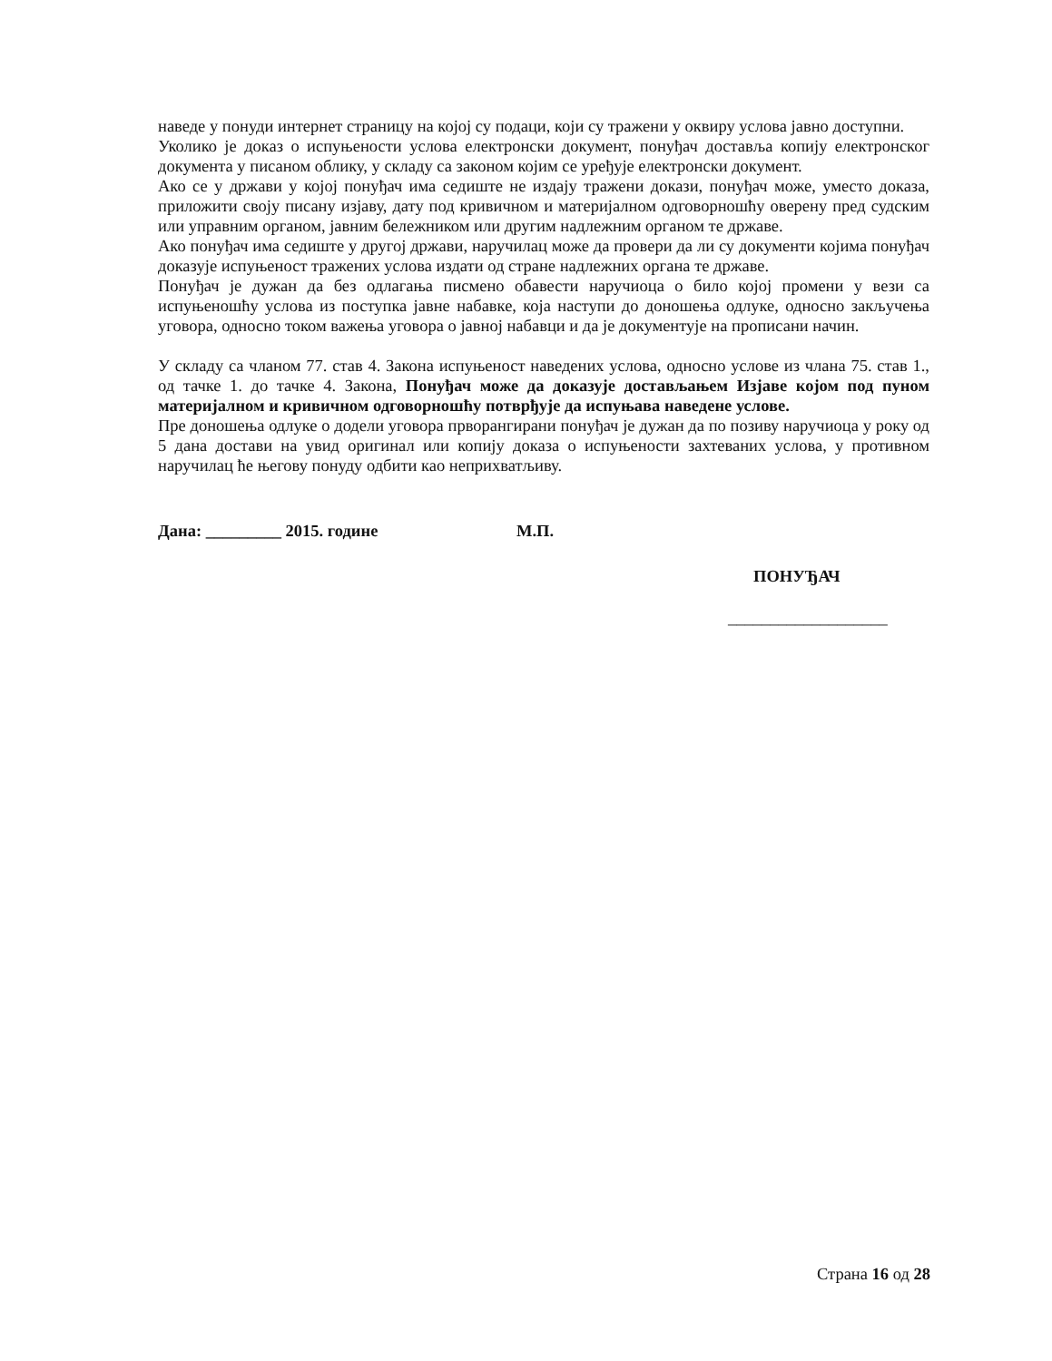наведе у понуди интернет страницу на којој су подаци, који су тражени у оквиру услова јавно доступни.
Уколико је доказ о испуњености услова електронски документ, понуђач доставља копију електронског документа у писаном облику, у складу са законом којим се уређује електронски документ.
Ако се у држави у којој понуђач има седиште не издају тражени докази, понуђач може, уместо доказа, приложити своју писану изјаву, дату под кривичном и материјалном одговорношћу оверену пред судским или управним органом, јавним бележником или другим надлежним органом те државе.
Ако понуђач има седиште у другој држави, наручилац може да провери да ли су документи којима понуђач доказује испуњеност тражених услова издати од стране надлежних органа те државе.
Понуђач је дужан да без одлагања писмено обавести наручиоца о било којој промени у вези са испуњеношћу услова из поступка јавне набавке, која наступи до доношења одлуке, односно закључења уговора, односно током важења уговора о јавној набавци и да је документује на прописани начин.
У складу са чланом 77. став 4. Закона испуњеност наведених услова, односно услове из члана 75. став 1., од тачке 1. до тачке 4. Закона, Понуђач може да доказује достављањем Изјаве којом под пуном материјалном и кривичном одговорношћу потврђује да испуњава наведене услове.
Пре доношења одлуке о додели уговора прворангирани понуђач је дужан да по позиву наручиоца у року од 5 дана достави на увид оригинал или копију доказа о испуњености захтеваних услова, у противном наручилац ће његову понуду одбити као неприхватљиву.
Дана: _________ 2015. године М.П.
ПОНУЂАЧ
___________________
Страна 16 од 28